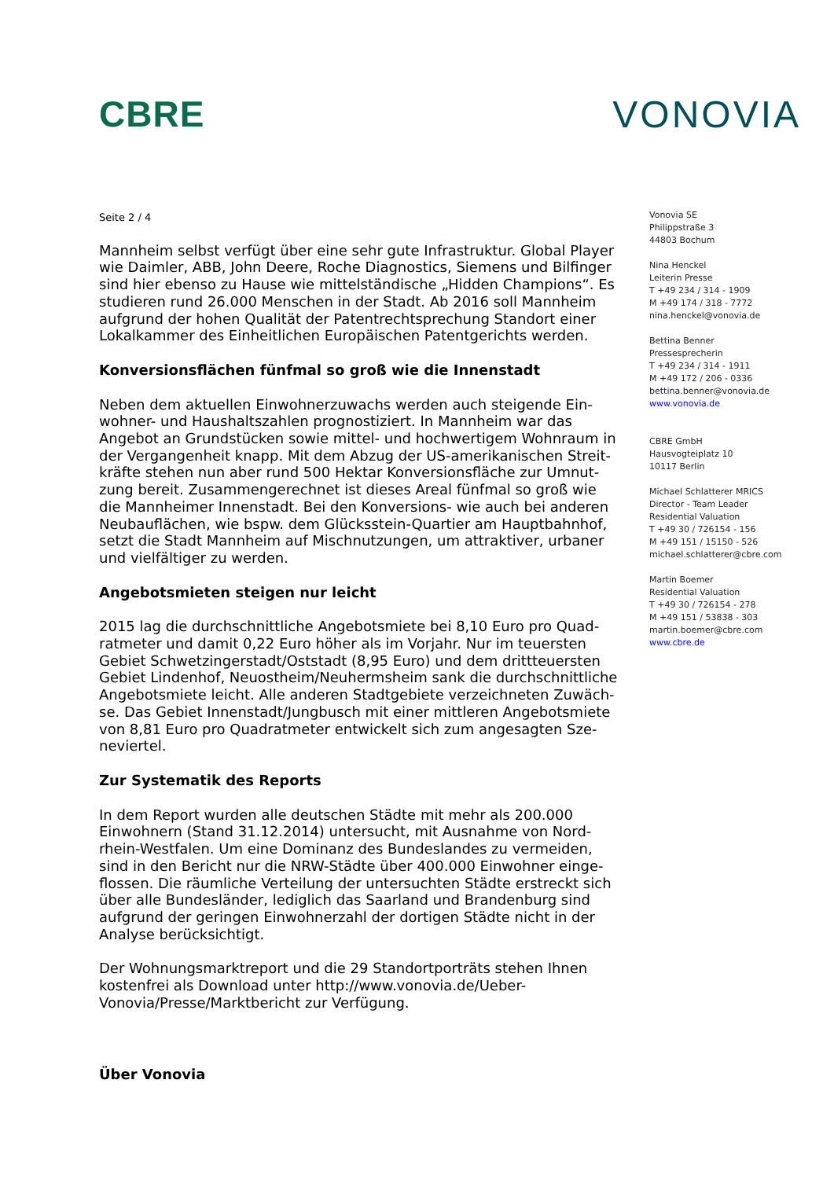CBRE VONOVIA
Seite 2 / 4
Mannheim selbst verfügt über eine sehr gute Infrastruktur. Global Player wie Daimler, ABB, John Deere, Roche Diagnostics, Siemens und Bilfinger sind hier ebenso zu Hause wie mittelständische „Hidden Champions“. Es studieren rund 26.000 Menschen in der Stadt. Ab 2016 soll Mannheim aufgrund der hohen Qualität der Patentrechtsprechung Standort einer Lokalkammer des Einheitlichen Europäischen Patentgerichts werden.
Konversionsflächen fünfmal so groß wie die Innenstadt
Neben dem aktuellen Einwohnerzuwachs werden auch steigende Ein-wohner- und Haushaltszahlen prognostiziert. In Mannheim war das Angebot an Grundstücken sowie mittel- und hochwertigem Wohnraum in der Vergangenheit knapp. Mit dem Abzug der US-amerikanischen Streit-kräfte stehen nun aber rund 500 Hektar Konversionsfläche zur Umnut-zung bereit. Zusammengerechnet ist dieses Areal fünfmal so groß wie die Mannheimer Innenstadt. Bei den Konversions- wie auch bei anderen Neubauflächen, wie bspw. dem Glücksstein-Quartier am Hauptbahnhof, setzt die Stadt Mannheim auf Mischnutzungen, um attraktiver, urbaner und vielfältiger zu werden.
Angebotsmieten steigen nur leicht
2015 lag die durchschnittliche Angebotsmiete bei 8,10 Euro pro Quad-ratmeter und damit 0,22 Euro höher als im Vorjahr. Nur im teuersten Gebiet Schwetzingerstadt/Oststadt (8,95 Euro) und dem drittteuersten Gebiet Lindenhof, Neuostheim/Neuhermsheim sank die durchschnittliche Angebotsmiete leicht. Alle anderen Stadtgebiete verzeichneten Zuwäch-se. Das Gebiet Innenstadt/Jungbusch mit einer mittleren Angebotsmiete von 8,81 Euro pro Quadratmeter entwickelt sich zum angesagten Sze-neviertel.
Zur Systematik des Reports
In dem Report wurden alle deutschen Städte mit mehr als 200.000 Einwohnern (Stand 31.12.2014) untersucht, mit Ausnahme von Nord-rhein-Westfalen. Um eine Dominanz des Bundeslandes zu vermeiden, sind in den Bericht nur die NRW-Städte über 400.000 Einwohner einge-flossen. Die räumliche Verteilung der untersuchten Städte erstreckt sich über alle Bundesländer, lediglich das Saarland und Brandenburg sind aufgrund der geringen Einwohnerzahl der dortigen Städte nicht in der Analyse berücksichtigt.
Der Wohnungsmarktreport und die 29 Standortporträts stehen Ihnen kostenfrei als Download unter http://www.vonovia.de/Ueber-Vonovia/Presse/Marktbericht zur Verfügung.
Über Vonovia
Vonovia SE
Philippstraße 3
44803 Bochum
Nina Henckel
Leiterin Presse
T +49 234 / 314 - 1909
M +49 174 / 318 - 7772
nina.henckel@vonovia.de
Bettina Benner
Pressesprecherin
T +49 234 / 314 - 1911
M +49 172 / 206 - 0336
bettina.benner@vonovia.de
www.vonovia.de
CBRE GmbH
Hausvogteiplatz 10
10117 Berlin
Michael Schlatterer MRICS
Director - Team Leader
Residential Valuation
T +49 30 / 726154 - 156
M +49 151 / 15150 - 526
michael.schlatterer@cbre.com
Martin Boemer
Residential Valuation
T +49 30 / 726154 - 278
M +49 151 / 53838 - 303
martin.boemer@cbre.com
www.cbre.de